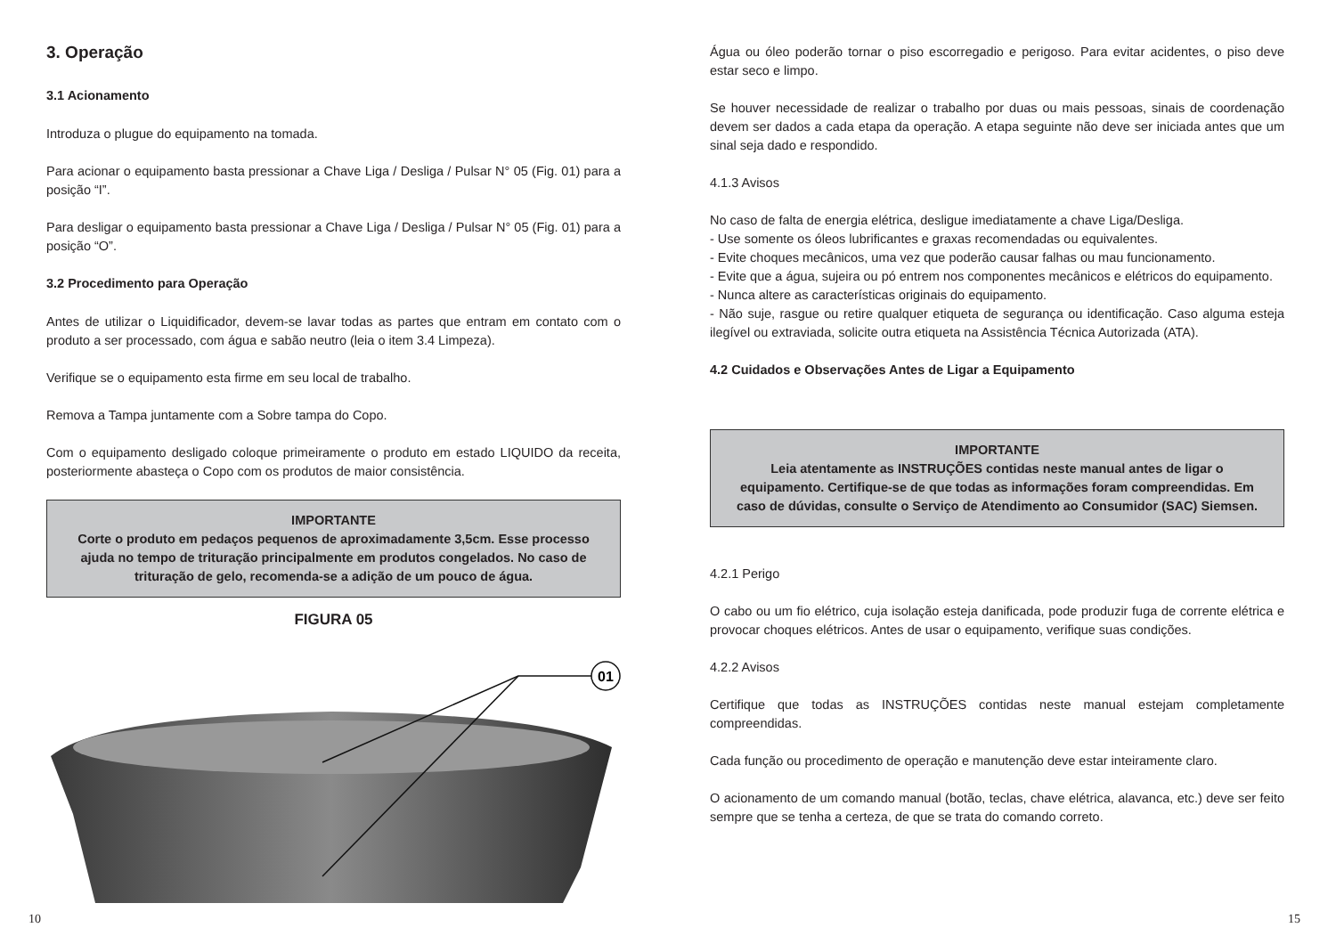3. Operação
3.1 Acionamento
Introduza o plugue do equipamento na tomada.
Para acionar o equipamento basta pressionar a Chave Liga / Desliga / Pulsar N° 05 (Fig. 01) para a posição “I”.
Para desligar o equipamento basta pressionar a Chave Liga / Desliga / Pulsar N° 05 (Fig. 01) para a posição “O”.
3.2 Procedimento para Operação
Antes de utilizar o Liquidificador, devem-se lavar todas as partes que entram em contato com o produto a ser processado, com água e sabão neutro (leia o item 3.4 Limpeza).
Verifique se o equipamento esta firme em seu local de trabalho.
Remova a Tampa juntamente com a Sobre tampa do Copo.
Com o equipamento desligado coloque primeiramente o produto em estado LIQUIDO da receita, posteriormente abasteça o Copo com os produtos de maior consistência.
IMPORTANTE
Corte o produto em pedaços pequenos de aproximadamente 3,5cm. Esse processo ajuda no tempo de trituração principalmente em produtos congelados. No caso de trituração de gelo, recomenda-se a adição de um pouco de água.
FIGURA 05
01
Água ou óleo poderão tornar o piso escorregadio e perigoso. Para evitar acidentes, o piso deve estar seco e limpo.
Se houver necessidade de realizar o trabalho por duas ou mais pessoas, sinais de coordenação devem ser dados a cada etapa da operação. A etapa seguinte não deve ser iniciada antes que um sinal seja dado e respondido.
4.1.3 Avisos
No caso de falta de energia elétrica, desligue imediatamente a chave Liga/Desliga.
- Use somente os óleos lubrificantes e graxas recomendadas ou equivalentes.
- Evite choques mecânicos, uma vez que poderão causar falhas ou mau funcionamento.
- Evite que a água, sujeira ou pó entrem nos componentes mecânicos e elétricos do equipamento.
- Nunca altere as características originais do equipamento.
- Não suje, rasgue ou retire qualquer etiqueta de segurança ou identificação. Caso alguma esteja ilegível ou extraviada, solicite outra etiqueta na Assistência Técnica Autorizada (ATA).
4.2 Cuidados e Observações Antes de Ligar a Equipamento
IMPORTANTE
Leia atentamente as INSTRUÇÕES contidas neste manual antes de ligar o equipamento. Certifique-se de que todas as informações foram compreendidas. Em caso de dúvidas, consulte o Serviço de Atendimento ao Consumidor (SAC) Siemsen.
4.2.1 Perigo
O cabo ou um fio elétrico, cuja isolação esteja danificada, pode produzir fuga de corrente elétrica e provocar choques elétricos. Antes de usar o equipamento, verifique suas condições.
4.2.2 Avisos
Certifique que todas as INSTRUÇÕES contidas neste manual estejam completamente compreendidas.
Cada função ou procedimento de operação e manutenção deve estar inteiramente claro.
O acionamento de um comando manual (botão, teclas, chave elétrica, alavanca, etc.) deve ser feito sempre que se tenha a certeza, de que se trata do comando correto.
10 15